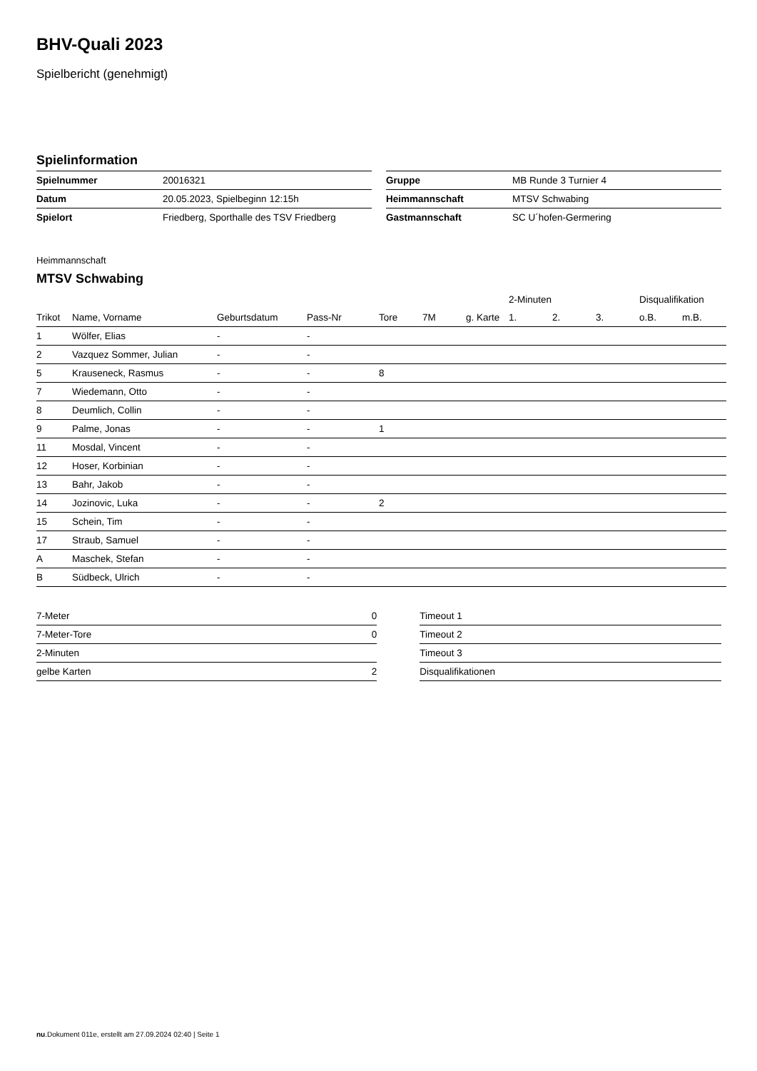BHV-Quali 2023
Spielbericht (genehmigt)
Spielinformation
| Spielnummer | 20016321 |
| Datum | 20.05.2023, Spielbeginn 12:15h |
| Spielort | Friedberg, Sporthalle des TSV Friedberg |
| Gruppe | MB Runde 3 Turnier 4 |
| Heimmannschaft | MTSV Schwabing |
| Gastmannschaft | SC U´hofen-Germering |
Heimmannschaft
MTSV Schwabing
| | | | | | | | 2-Minuten | | | Disqualifikation | |
| --- | --- | --- | --- | --- | --- | --- | --- | --- | --- | --- | --- |
| Trikot | Name, Vorname | Geburtsdatum | Pass-Nr | Tore | 7M | g. Karte | 1. | 2. | 3. | o.B. | m.B. |
| 1 | Wölfer, Elias | - | - | | | | | | | | |
| 2 | Vazquez Sommer, Julian | - | - | | | | | | | | |
| 5 | Krauseneck, Rasmus | - | - | 8 | | | | | | | |
| 7 | Wiedemann, Otto | - | - | | | | | | | | |
| 8 | Deumlich, Collin | - | - | | | | | | | | |
| 9 | Palme, Jonas | - | - | 1 | | | | | | | |
| 11 | Mosdal, Vincent | - | - | | | | | | | | |
| 12 | Hoser, Korbinian | - | - | | | | | | | | |
| 13 | Bahr, Jakob | - | - | | | | | | | | |
| 14 | Jozinovic, Luka | - | - | 2 | | | | | | | |
| 15 | Schein, Tim | - | - | | | | | | | | |
| 17 | Straub, Samuel | - | - | | | | | | | | |
| A | Maschek, Stefan | - | - | | | | | | | | |
| B | Südbeck, Ulrich | - | - | | | | | | | | |
| 7-Meter | 0 |
| 7-Meter-Tore | 0 |
| 2-Minuten | |
| gelbe Karten | 2 |
| Timeout 1 |
| Timeout 2 |
| Timeout 3 |
| Disqualifikationen |
nu.Dokument 011e, erstellt am 27.09.2024 02:40 | Seite 1